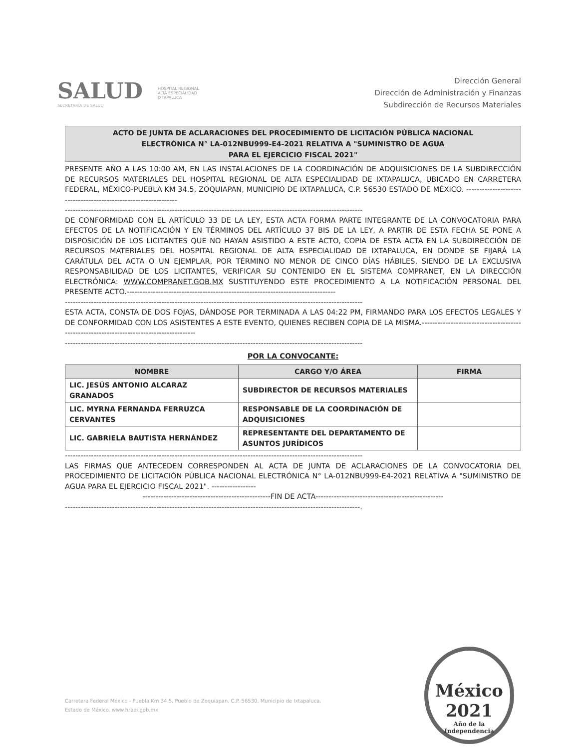SALUD
SECRETARÍA DE SALUD
HOSPITAL REGIONAL
ALTA ESPECIALIDAD
IXTAPALUCA
Dirección General
Dirección de Administración y Finanzas
Subdirección de Recursos Materiales
ACTO DE JUNTA DE ACLARACIONES DEL PROCEDIMIENTO DE LICITACIÓN PÚBLICA NACIONAL
ELECTRÓNICA N° LA-012NBU999-E4-2021 RELATIVA A "SUMINISTRO DE AGUA
PARA EL EJERCICIO FISCAL 2021"
PRESENTE AÑO A LAS 10:00 AM, EN LAS INSTALACIONES DE LA COORDINACIÓN DE ADQUISICIONES DE LA SUBDIRECCIÓN DE RECURSOS MATERIALES DEL HOSPITAL REGIONAL DE ALTA ESPECIALIDAD DE IXTAPALUCA, UBICADO EN CARRETERA FEDERAL, MÉXICO-PUEBLA KM 34.5, ZOQUIAPAN, MUNICIPIO DE IXTAPALUCA, C.P. 56530 ESTADO DE MÉXICO. ----------------------------------------------------------------
------------------------------------------------------------------------------------------------------------------
DE CONFORMIDAD CON EL ARTÍCULO 33 DE LA LEY, ESTA ACTA FORMA PARTE INTEGRANTE DE LA CONVOCATORIA PARA EFECTOS DE LA NOTIFICACIÓN Y EN TÉRMINOS DEL ARTÍCULO 37 BIS DE LA LEY, A PARTIR DE ESTA FECHA SE PONE A DISPOSICIÓN DE LOS LICITANTES QUE NO HAYAN ASISTIDO A ESTE ACTO, COPIA DE ESTA ACTA EN LA SUBDIRECCIÓN DE RECURSOS MATERIALES DEL HOSPITAL REGIONAL DE ALTA ESPECIALIDAD DE IXTAPALUCA, EN DONDE SE FIJARÁ LA CARÁTULA DEL ACTA O UN EJEMPLAR, POR TÉRMINO NO MENOR DE CINCO DÍAS HÁBILES, SIENDO DE LA EXCLUSIVA RESPONSABILIDAD DE LOS LICITANTES, VERIFICAR SU CONTENIDO EN EL SISTEMA COMPRANET, EN LA DIRECCIÓN ELECTRÓNICA: WWW.COMPRANET.GOB.MX SUSTITUYENDO ESTE PROCEDIMIENTO A LA NOTIFICACIÓN PERSONAL DEL PRESENTE ACTO.--------------------------------------------------------------------------------
------------------------------------------------------------------------------------------------------------------
ESTA ACTA, CONSTA DE DOS FOJAS, DÁNDOSE POR TERMINADA A LAS 04:22 PM, FIRMANDO PARA LOS EFECTOS LEGALES Y DE CONFORMIDAD CON LOS ASISTENTES A ESTE EVENTO, QUIENES RECIBEN COPIA DE LA MISMA.----------------------------------------------------------------------------------------
------------------------------------------------------------------------------------------------------------------
POR LA CONVOCANTE:
| NOMBRE | CARGO Y/O ÁREA | FIRMA |
| --- | --- | --- |
| LIC. JESÚS ANTONIO ALCARAZ GRANADOS | SUBDIRECTOR DE RECURSOS MATERIALES | |
| LIC. MYRNA FERNANDA FERRUZCA CERVANTES | RESPONSABLE DE LA COORDINACIÓN DE ADQUISICIONES | |
| LIC. GABRIELA BAUTISTA HERNÁNDEZ | REPRESENTANTE DEL DEPARTAMENTO DE ASUNTOS JURÍDICOS | |
------------------------------------------------------------------------------------------------------------------
LAS FIRMAS QUE ANTECEDEN CORRESPONDEN AL ACTA DE JUNTA DE ACLARACIONES DE LA CONVOCATORIA DEL PROCEDIMIENTO DE LICITACIÓN PÚBLICA NACIONAL ELECTRÓNICA N° LA-012NBU999-E4-2021 RELATIVA A "SUMINISTRO DE AGUA PARA EL EJERCICIO FISCAL 2021". -----------------
-------------------------------------------------FIN DE ACTA-------------------------------------------------
-----------------------------------------------------------------------------------------------------------------.
Carretera Federal México - Puebla Km 34.5, Pueblo de Zoquiapan, C.P. 56530, Municipio de Ixtapaluca,
Estado de México. www.hraei.gob.mx
México
2021
Año de la Independencia